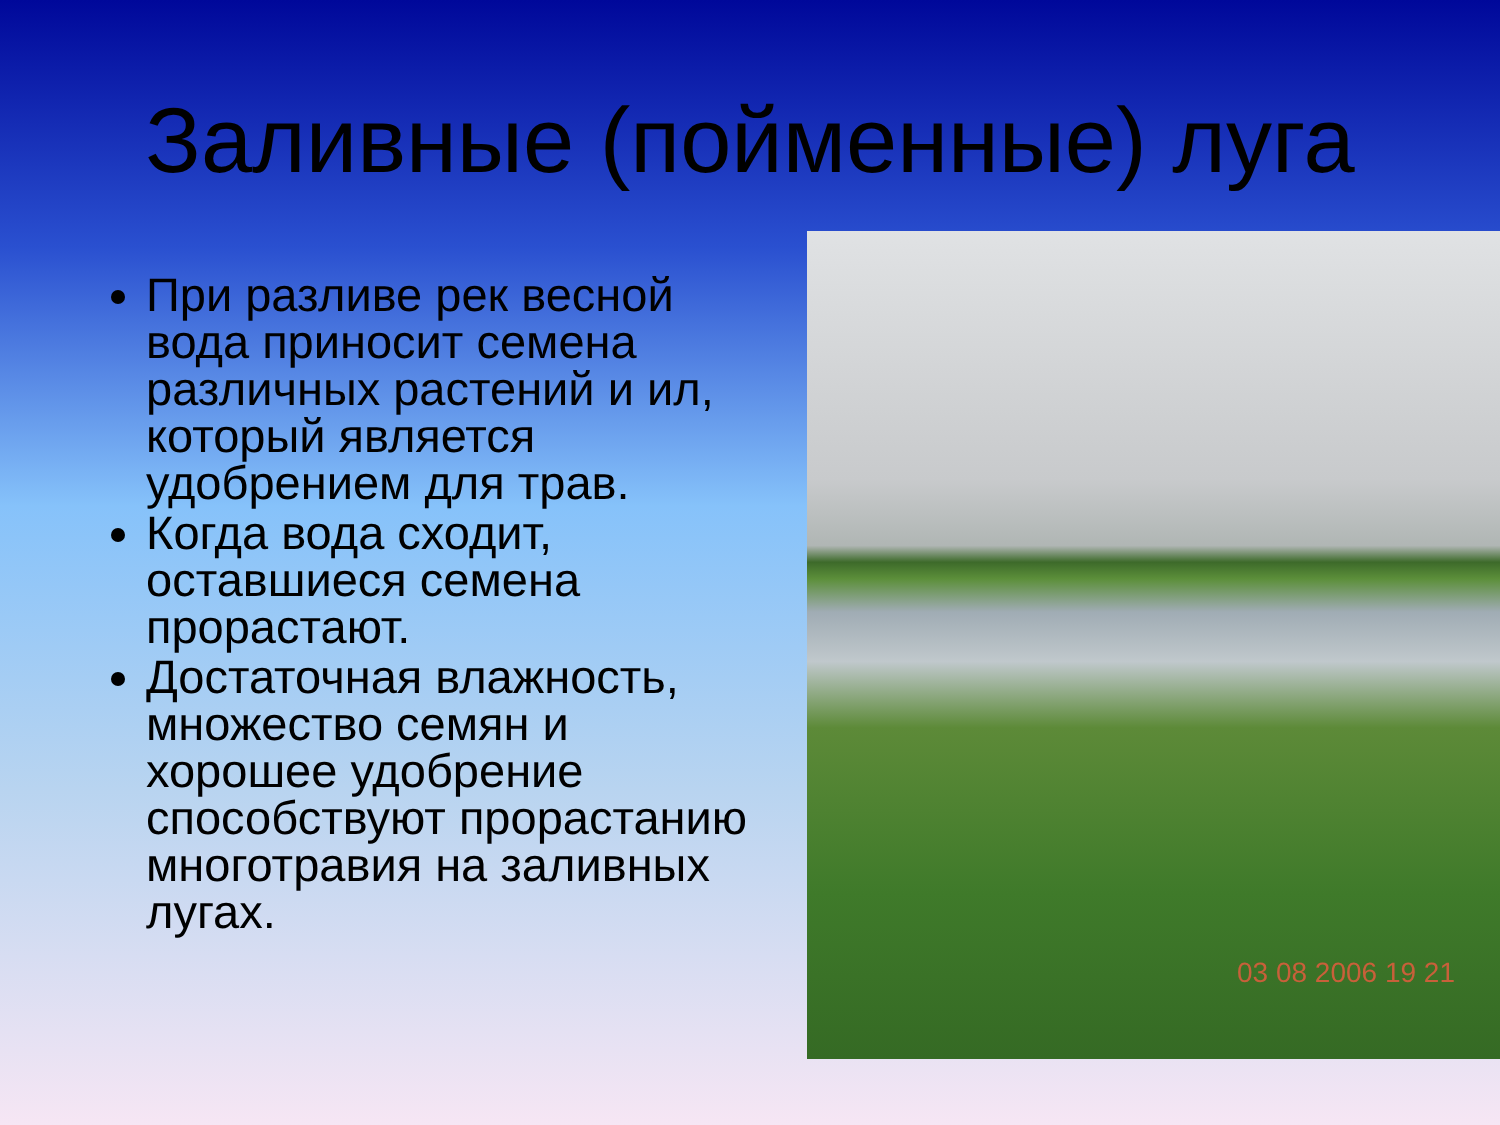Заливные (пойменные) луга
При разливе рек весной вода приносит семена различных растений и ил, который является удобрением для трав.
Когда вода сходит, оставшиеся семена прорастают.
Достаточная влажность, множество семян и хорошее удобрение способствуют прорастанию многотравия на заливных лугах.
03 08 2006 19 21